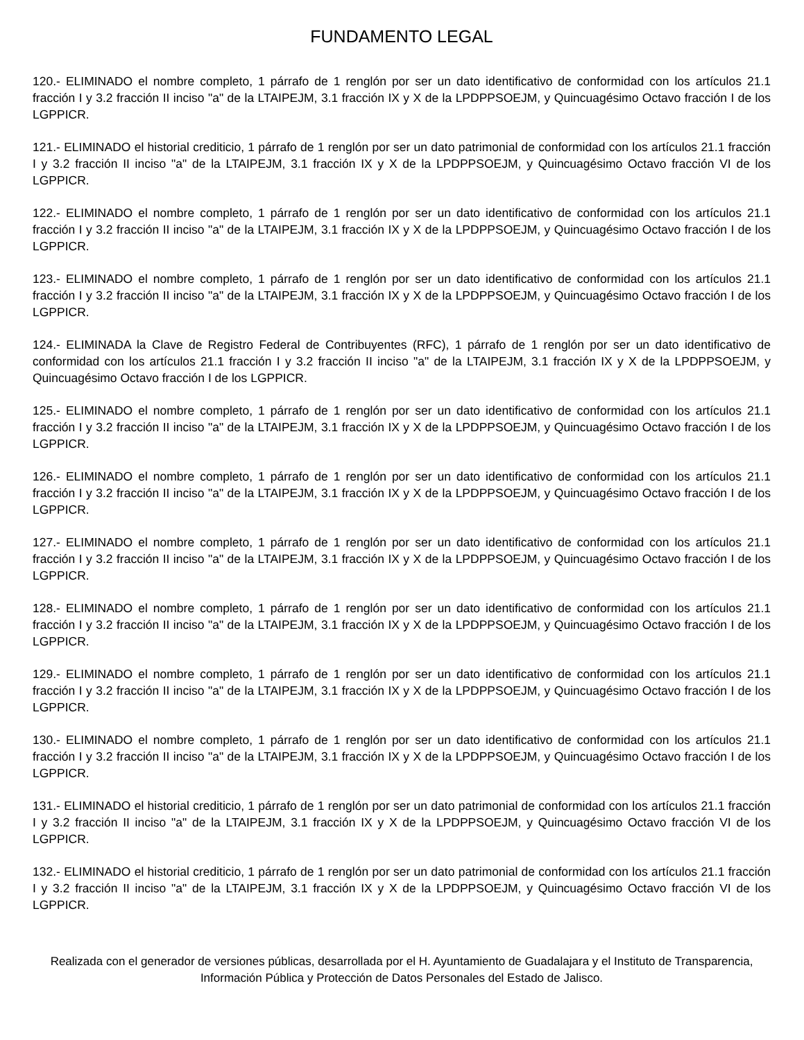FUNDAMENTO LEGAL
120.- ELIMINADO el nombre completo, 1 párrafo de 1 renglón por ser un dato identificativo de conformidad con los artículos 21.1 fracción I y 3.2 fracción II inciso "a" de la LTAIPEJM, 3.1 fracción IX y X de la LPDPPSOEJM, y Quincuagésimo Octavo fracción I de los LGPPICR.
121.- ELIMINADO el historial crediticio, 1 párrafo de 1 renglón por ser un dato patrimonial de conformidad con los artículos 21.1 fracción I y 3.2 fracción II inciso "a" de la LTAIPEJM, 3.1 fracción IX y X de la LPDPPSOEJM, y Quincuagésimo Octavo fracción VI de los LGPPICR.
122.- ELIMINADO el nombre completo, 1 párrafo de 1 renglón por ser un dato identificativo de conformidad con los artículos 21.1 fracción I y 3.2 fracción II inciso "a" de la LTAIPEJM, 3.1 fracción IX y X de la LPDPPSOEJM, y Quincuagésimo Octavo fracción I de los LGPPICR.
123.- ELIMINADO el nombre completo, 1 párrafo de 1 renglón por ser un dato identificativo de conformidad con los artículos 21.1 fracción I y 3.2 fracción II inciso "a" de la LTAIPEJM, 3.1 fracción IX y X de la LPDPPSOEJM, y Quincuagésimo Octavo fracción I de los LGPPICR.
124.- ELIMINADA la Clave de Registro Federal de Contribuyentes (RFC), 1 párrafo de 1 renglón por ser un dato identificativo de conformidad con los artículos 21.1 fracción I y 3.2 fracción II inciso "a" de la LTAIPEJM, 3.1 fracción IX y X de la LPDPPSOEJM, y Quincuagésimo Octavo fracción I de los LGPPICR.
125.- ELIMINADO el nombre completo, 1 párrafo de 1 renglón por ser un dato identificativo de conformidad con los artículos 21.1 fracción I y 3.2 fracción II inciso "a" de la LTAIPEJM, 3.1 fracción IX y X de la LPDPPSOEJM, y Quincuagésimo Octavo fracción I de los LGPPICR.
126.- ELIMINADO el nombre completo, 1 párrafo de 1 renglón por ser un dato identificativo de conformidad con los artículos 21.1 fracción I y 3.2 fracción II inciso "a" de la LTAIPEJM, 3.1 fracción IX y X de la LPDPPSOEJM, y Quincuagésimo Octavo fracción I de los LGPPICR.
127.- ELIMINADO el nombre completo, 1 párrafo de 1 renglón por ser un dato identificativo de conformidad con los artículos 21.1 fracción I y 3.2 fracción II inciso "a" de la LTAIPEJM, 3.1 fracción IX y X de la LPDPPSOEJM, y Quincuagésimo Octavo fracción I de los LGPPICR.
128.- ELIMINADO el nombre completo, 1 párrafo de 1 renglón por ser un dato identificativo de conformidad con los artículos 21.1 fracción I y 3.2 fracción II inciso "a" de la LTAIPEJM, 3.1 fracción IX y X de la LPDPPSOEJM, y Quincuagésimo Octavo fracción I de los LGPPICR.
129.- ELIMINADO el nombre completo, 1 párrafo de 1 renglón por ser un dato identificativo de conformidad con los artículos 21.1 fracción I y 3.2 fracción II inciso "a" de la LTAIPEJM, 3.1 fracción IX y X de la LPDPPSOEJM, y Quincuagésimo Octavo fracción I de los LGPPICR.
130.- ELIMINADO el nombre completo, 1 párrafo de 1 renglón por ser un dato identificativo de conformidad con los artículos 21.1 fracción I y 3.2 fracción II inciso "a" de la LTAIPEJM, 3.1 fracción IX y X de la LPDPPSOEJM, y Quincuagésimo Octavo fracción I de los LGPPICR.
131.- ELIMINADO el historial crediticio, 1 párrafo de 1 renglón por ser un dato patrimonial de conformidad con los artículos 21.1 fracción I y 3.2 fracción II inciso "a" de la LTAIPEJM, 3.1 fracción IX y X de la LPDPPSOEJM, y Quincuagésimo Octavo fracción VI de los LGPPICR.
132.- ELIMINADO el historial crediticio, 1 párrafo de 1 renglón por ser un dato patrimonial de conformidad con los artículos 21.1 fracción I y 3.2 fracción II inciso "a" de la LTAIPEJM, 3.1 fracción IX y X de la LPDPPSOEJM, y Quincuagésimo Octavo fracción VI de los LGPPICR.
Realizada con el generador de versiones públicas, desarrollada por el H. Ayuntamiento de Guadalajara y el Instituto de Transparencia, Información Pública y Protección de Datos Personales del Estado de Jalisco.